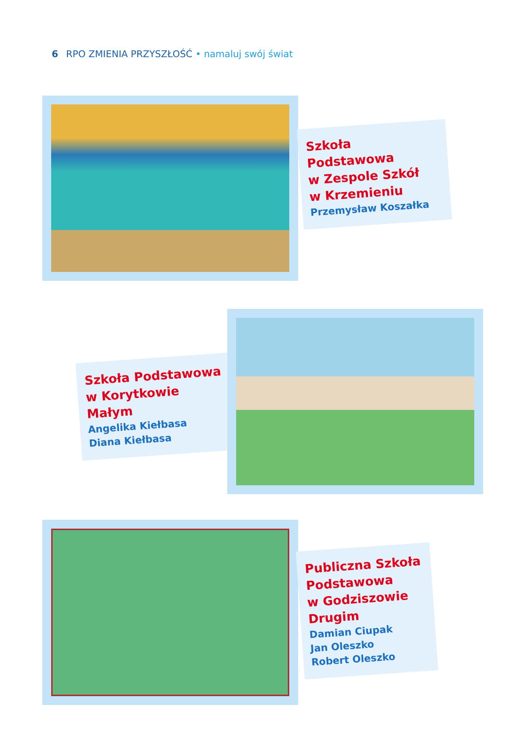6 RPO ZMIENIA PRZYSZŁOŚĆ • namaluj swój świat
Szkoła Podstawowa
w Zespole Szkół
w Krzemieniu
Przemysław Koszałka
Szkoła Podstawowa
w Korytkowie Małym
Angelika Kiełbasa
Diana Kiełbasa
Publiczna Szkoła
Podstawowa
w Godziszowie
Drugim
Damian Ciupak
Jan Oleszko
Robert Oleszko